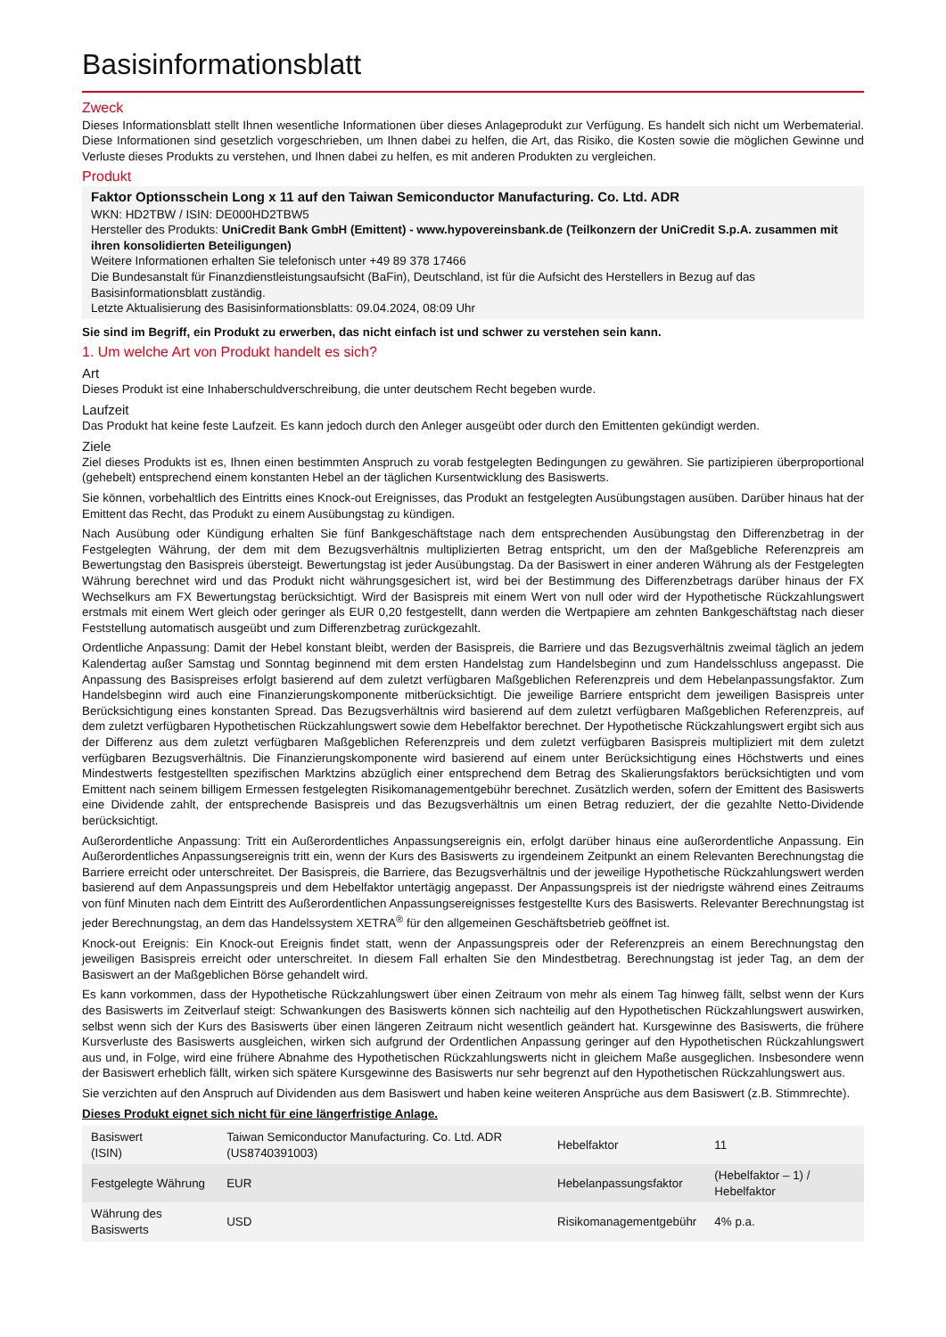Basisinformationsblatt
Zweck
Dieses Informationsblatt stellt Ihnen wesentliche Informationen über dieses Anlageprodukt zur Verfügung. Es handelt sich nicht um Werbematerial. Diese Informationen sind gesetzlich vorgeschrieben, um Ihnen dabei zu helfen, die Art, das Risiko, die Kosten sowie die möglichen Gewinne und Verluste dieses Produkts zu verstehen, und Ihnen dabei zu helfen, es mit anderen Produkten zu vergleichen.
Produkt
Faktor Optionsschein Long x 11 auf den Taiwan Semiconductor Manufacturing. Co. Ltd. ADR
WKN: HD2TBW / ISIN: DE000HD2TBW5
Hersteller des Produkts: UniCredit Bank GmbH (Emittent) - www.hypovereinsbank.de (Teilkonzern der UniCredit S.p.A. zusammen mit ihren konsolidierten Beteiligungen)
Weitere Informationen erhalten Sie telefonisch unter +49 89 378 17466
Die Bundesanstalt für Finanzdienstleistungsaufsicht (BaFin), Deutschland, ist für die Aufsicht des Herstellers in Bezug auf das Basisinformationsblatt zuständig.
Letzte Aktualisierung des Basisinformationsblatts: 09.04.2024, 08:09 Uhr
Sie sind im Begriff, ein Produkt zu erwerben, das nicht einfach ist und schwer zu verstehen sein kann.
1. Um welche Art von Produkt handelt es sich?
Art
Dieses Produkt ist eine Inhaberschuldverschreibung, die unter deutschem Recht begeben wurde.
Laufzeit
Das Produkt hat keine feste Laufzeit. Es kann jedoch durch den Anleger ausgeübt oder durch den Emittenten gekündigt werden.
Ziele
Ziel dieses Produkts ist es, Ihnen einen bestimmten Anspruch zu vorab festgelegten Bedingungen zu gewähren. Sie partizipieren überproportional (gehebelt) entsprechend einem konstanten Hebel an der täglichen Kursentwicklung des Basiswerts.
Sie können, vorbehaltlich des Eintritts eines Knock-out Ereignisses, das Produkt an festgelegten Ausübungstagen ausüben. Darüber hinaus hat der Emittent das Recht, das Produkt zu einem Ausübungstag zu kündigen.
Nach Ausübung oder Kündigung erhalten Sie fünf Bankgeschäftstage nach dem entsprechenden Ausübungstag den Differenzbetrag in der Festgelegten Währung, der dem mit dem Bezugsverhältnis multiplizierten Betrag entspricht, um den der Maßgebliche Referenzpreis am Bewertungstag den Basispreis übersteigt. Bewertungstag ist jeder Ausübungstag. Da der Basiswert in einer anderen Währung als der Festgelegten Währung berechnet wird und das Produkt nicht währungsgesichert ist, wird bei der Bestimmung des Differenzbetrags darüber hinaus der FX Wechselkurs am FX Bewertungstag berücksichtigt. Wird der Basispreis mit einem Wert von null oder wird der Hypothetische Rückzahlungswert erstmals mit einem Wert gleich oder geringer als EUR 0,20 festgestellt, dann werden die Wertpapiere am zehnten Bankgeschäftstag nach dieser Feststellung automatisch ausgeübt und zum Differenzbetrag zurückgezahlt.
Ordentliche Anpassung: Damit der Hebel konstant bleibt, werden der Basispreis, die Barriere und das Bezugsverhältnis zweimal täglich an jedem Kalendertag außer Samstag und Sonntag beginnend mit dem ersten Handelstag zum Handelsbeginn und zum Handelsschluss angepasst. Die Anpassung des Basispreises erfolgt basierend auf dem zuletzt verfügbaren Maßgeblichen Referenzpreis und dem Hebelanpassungsfaktor. Zum Handelsbeginn wird auch eine Finanzierungskomponente mitberücksichtigt. Die jeweilige Barriere entspricht dem jeweiligen Basispreis unter Berücksichtigung eines konstanten Spread. Das Bezugsverhältnis wird basierend auf dem zuletzt verfügbaren Maßgeblichen Referenzpreis, auf dem zuletzt verfügbaren Hypothetischen Rückzahlungswert sowie dem Hebelfaktor berechnet. Der Hypothetische Rückzahlungswert ergibt sich aus der Differenz aus dem zuletzt verfügbaren Maßgeblichen Referenzpreis und dem zuletzt verfügbaren Basispreis multipliziert mit dem zuletzt verfügbaren Bezugsverhältnis. Die Finanzierungskomponente wird basierend auf einem unter Berücksichtigung eines Höchstwerts und eines Mindestwerts festgestellten spezifischen Marktzins abzüglich einer entsprechend dem Betrag des Skalierungsfaktors berücksichtigten und vom Emittent nach seinem billigem Ermessen festgelegten Risikomanagementgebühr berechnet. Zusätzlich werden, sofern der Emittent des Basiswerts eine Dividende zahlt, der entsprechende Basispreis und das Bezugsverhältnis um einen Betrag reduziert, der die gezahlte Netto-Dividende berücksichtigt.
Außerordentliche Anpassung: Tritt ein Außerordentliches Anpassungsereignis ein, erfolgt darüber hinaus eine außerordentliche Anpassung. Ein Außerordentliches Anpassungsereignis tritt ein, wenn der Kurs des Basiswerts zu irgendeinem Zeitpunkt an einem Relevanten Berechnungstag die Barriere erreicht oder unterschreitet. Der Basispreis, die Barriere, das Bezugsverhältnis und der jeweilige Hypothetische Rückzahlungswert werden basierend auf dem Anpassungspreis und dem Hebelfaktor untertägig angepasst. Der Anpassungspreis ist der niedrigste während eines Zeitraums von fünf Minuten nach dem Eintritt des Außerordentlichen Anpassungsereignisses festgestellte Kurs des Basiswerts. Relevanter Berechnungstag ist jeder Berechnungstag, an dem das Handelssystem XETRA<sup>®</sup> für den allgemeinen Geschäftsbetrieb geöffnet ist.
Knock-out Ereignis: Ein Knock-out Ereignis findet statt, wenn der Anpassungspreis oder der Referenzpreis an einem Berechnungstag den jeweiligen Basispreis erreicht oder unterschreitet. In diesem Fall erhalten Sie den Mindestbetrag. Berechnungstag ist jeder Tag, an dem der Basiswert an der Maßgeblichen Börse gehandelt wird.
Es kann vorkommen, dass der Hypothetische Rückzahlungswert über einen Zeitraum von mehr als einem Tag hinweg fällt, selbst wenn der Kurs des Basiswerts im Zeitverlauf steigt: Schwankungen des Basiswerts können sich nachteilig auf den Hypothetischen Rückzahlungswert auswirken, selbst wenn sich der Kurs des Basiswerts über einen längeren Zeitraum nicht wesentlich geändert hat. Kursgewinne des Basiswerts, die frühere Kursverluste des Basiswerts ausgleichen, wirken sich aufgrund der Ordentlichen Anpassung geringer auf den Hypothetischen Rückzahlungswert aus und, in Folge, wird eine frühere Abnahme des Hypothetischen Rückzahlungswerts nicht in gleichem Maße ausgeglichen. Insbesondere wenn der Basiswert erheblich fällt, wirken sich spätere Kursgewinne des Basiswerts nur sehr begrenzt auf den Hypothetischen Rückzahlungswert aus.
Sie verzichten auf den Anspruch auf Dividenden aus dem Basiswert und haben keine weiteren Ansprüche aus dem Basiswert (z.B. Stimmrechte).
Dieses Produkt eignet sich nicht für eine längerfristige Anlage.
| Basiswert (ISIN) | Taiwan Semiconductor Manufacturing. Co. Ltd. ADR (US8740391003) | Hebelfaktor | 11 |
| Festgelegte Währung | EUR | Hebelanpassungsfaktor | (Hebelfaktor – 1) / Hebelfaktor |
| Währung des Basiswerts | USD | Risikomanagementgebühr | 4% p.a. |